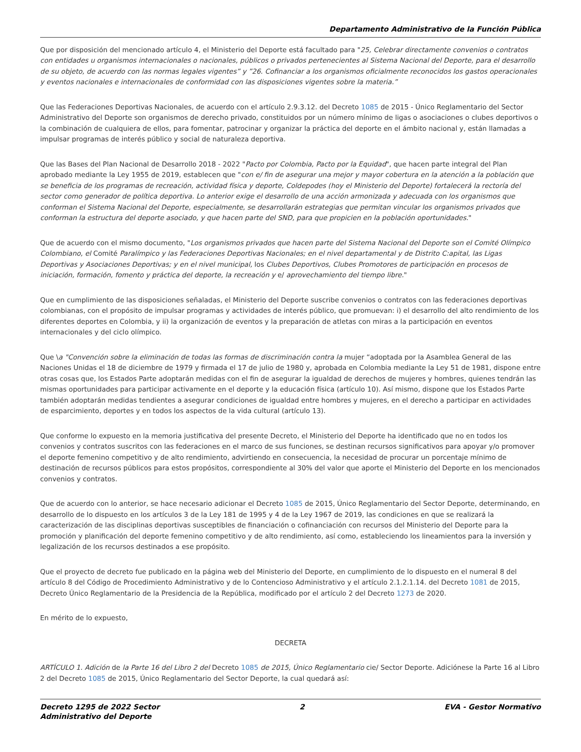Departamento Administrativo de la Función Pública
Que por disposición del mencionado artículo 4, el Ministerio del Deporte está facultado para "25, Celebrar directamente convenios o contratos con entidades u organismos internacionales o nacionales, públicos o privados pertenecientes al Sistema Nacional del Deporte, para el desarrollo de su objeto, de acuerdo con las normas legales vigentes” y ”26. Cofinanciar a los organismos oficialmente reconocidos los gastos operacionales y eventos nacionales e internacionales de conformidad con las disposiciones vigentes sobre la materia.”
Que las Federaciones Deportivas Nacionales, de acuerdo con el artículo 2.9.3.12. del Decreto 1085 de 2015 - Único Reglamentario del Sector Administrativo del Deporte son organismos de derecho privado, constituidos por un número mínimo de ligas o asociaciones o clubes deportivos o la combinación de cualquiera de ellos, para fomentar, patrocinar y organizar la práctica del deporte en el ámbito nacional y, están llamadas a impulsar programas de interés público y social de naturaleza deportiva.
Que las Bases del Plan Nacional de Desarrollo 2018 - 2022 "Pacto por Colombia, Pacto por la Equidad", que hacen parte integral del Plan aprobado mediante la Ley 1955 de 2019, establecen que "con e/ fin de asegurar una mejor y mayor cobertura en la atención a la población que se beneficia de los programas de recreación, actividad física y deporte, Coldepodes (hoy el Ministerio del Deporte) fortalecerá la rectoría del sector como generador de política deportiva. Lo anterior exige el desarrollo de una acción armonizada y adecuada con los organismos que conforman el Sistema Nacional del Deporte, especialmente, se desarrollarán estrategias que permitan vincular los organismos privados que conforman la estructura del deporte asociado, y que hacen parte del SND, para que propicien en la población oportunidades."
Que de acuerdo con el mismo documento, "Los organismos privados que hacen parte del Sistema Nacional del Deporte son el Comité Olímpico Colombiano, el Comité Paralímpico y las Federaciones Deportivas Nacionales; en el nivel departamental y de Distrito C:apital, las Ligas Deportivas y Asociaciones Deportivas; y en el nivel municipal, los Clubes Deportivos, Clubes Promotores de participación en procesos de iniciación, formación, fomento y práctica del deporte, la recreación y e/ aprovechamiento del tiempo libre."
Que en cumplimiento de las disposiciones señaladas, el Ministerio del Deporte suscribe convenios o contratos con las federaciones deportivas colombianas, con el propósito de impulsar programas y actividades de interés público, que promuevan: i) el desarrollo del alto rendimiento de los diferentes deportes en Colombia, y ii) la organización de eventos y la preparación de atletas con miras a la participación en eventos internacionales y del ciclo olímpico.
Que \a "Convención sobre la eliminación de todas las formas de discriminación contra la mujer “adoptada por la Asamblea General de las Naciones Unidas el 18 de diciembre de 1979 y firmada el 17 de julio de 1980 y, aprobada en Colombia mediante la Ley 51 de 1981, dispone entre otras cosas que, los Estados Parte adoptarán medidas con el fin de asegurar la igualdad de derechos de mujeres y hombres, quienes tendrán las mismas oportunidades para participar activamente en el deporte y la educación física (artículo 10). Así mismo, dispone que los Estados Parte también adoptarán medidas tendientes a asegurar condiciones de igualdad entre hombres y mujeres, en el derecho a participar en actividades de esparcimiento, deportes y en todos los aspectos de la vida cultural (artículo 13).
Que conforme lo expuesto en la memoria justificativa del presente Decreto, el Ministerio del Deporte ha identificado que no en todos los convenios y contratos suscritos con las federaciones en el marco de sus funciones, se destinan recursos significativos para apoyar y/o promover el deporte femenino competitivo y de alto rendimiento, advirtiendo en consecuencia, la necesidad de procurar un porcentaje mínimo de destinación de recursos públicos para estos propósitos, correspondiente al 30% del valor que aporte el Ministerio del Deporte en los mencionados convenios y contratos.
Que de acuerdo con lo anterior, se hace necesario adicionar el Decreto 1085 de 2015, Único Reglamentario del Sector Deporte, determinando, en desarrollo de lo dispuesto en los artículos 3 de la Ley 181 de 1995 y 4 de la Ley 1967 de 2019, las condiciones en que se realizará la caracterización de las disciplinas deportivas susceptibles de financiación o cofinanciación con recursos del Ministerio del Deporte para la promoción y planificación del deporte femenino competitivo y de alto rendimiento, así como, estableciendo los lineamientos para la inversión y legalización de los recursos destinados a ese propósito.
Que el proyecto de decreto fue publicado en la página web del Ministerio del Deporte, en cumplimiento de lo dispuesto en el numeral 8 del artículo 8 del Código de Procedimiento Administrativo y de lo Contencioso Administrativo y el artículo 2.1.2.1.14. del Decreto 1081 de 2015, Decreto Único Reglamentario de la Presidencia de la República, modificado por el artículo 2 del Decreto 1273 de 2020.
En mérito de lo expuesto,
DECRETA
ARTÍCULO 1. Adición de la Parte 16 del Libro 2 del Decreto 1085 de 2015, Único Reglamentario cie/ Sector Deporte. Adiciónese la Parte 16 al Libro 2 del Decreto 1085 de 2015, Único Reglamentario del Sector Deporte, la cual quedará así:
Decreto 1295 de 2022 Sector
Administrativo del Deporte
2 EVA - Gestor Normativo